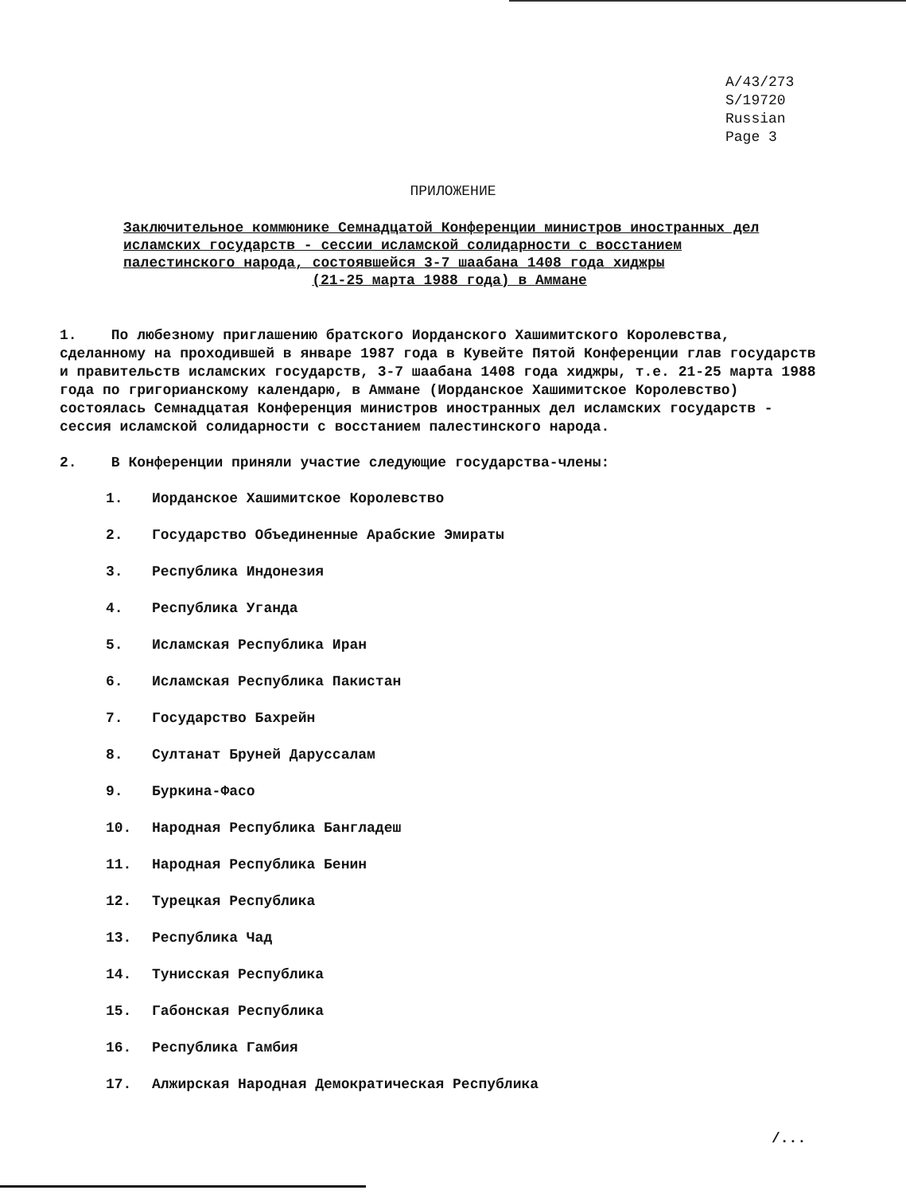A/43/273
S/19720
Russian
Page 3
ПРИЛОЖЕНИЕ
Заключительное коммюнике Семнадцатой Конференции министров иностранных дел исламских государств - сессии исламской солидарности с восстанием палестинского народа, состоявшейся 3-7 шаабана 1408 года хиджры
(21-25 марта 1988 года) в Аммане
1. По любезному приглашению братского Иорданского Хашимитского Королевства, сделанному на проходившей в январе 1987 года в Кувейте Пятой Конференции глав государств и правительств исламских государств, 3-7 шаабана 1408 года хиджры, т.е. 21-25 марта 1988 года по григорианскому календарю, в Аммане (Иорданское Хашимитское Королевство) состоялась Семнадцатая Конференция министров иностранных дел исламских государств - сессия исламской солидарности с восстанием палестинского народа.
2. В Конференции приняли участие следующие государства-члены:
1. Иорданское Хашимитское Королевство
2. Государство Объединенные Арабские Эмираты
3. Республика Индонезия
4. Республика Уганда
5. Исламская Республика Иран
6. Исламская Республика Пакистан
7. Государство Бахрейн
8. Султанат Бруней Даруссалам
9. Буркина-Фасо
10. Народная Республика Бангладеш
11. Народная Республика Бенин
12. Турецкая Республика
13. Республика Чад
14. Тунисская Республика
15. Габонская Республика
16. Республика Гамбия
17. Алжирская Народная Демократическая Республика
/...